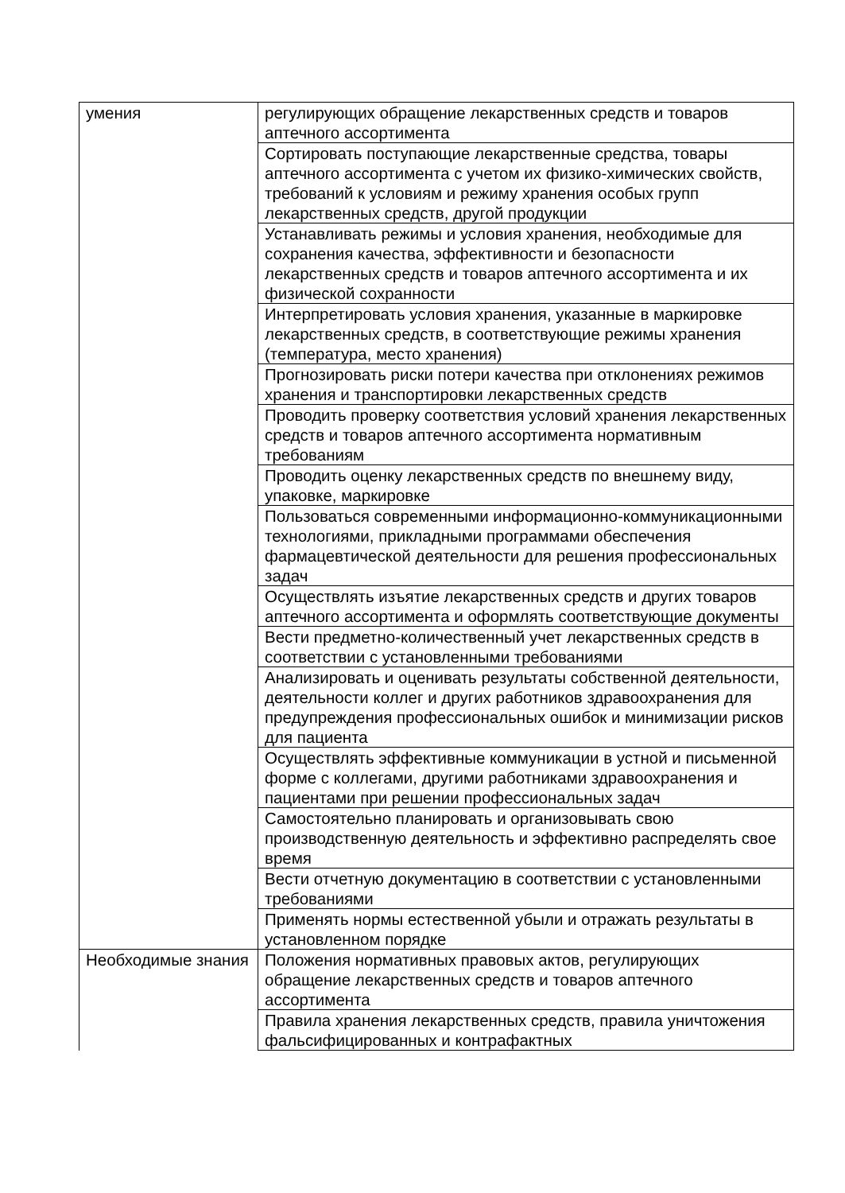| умения | регулирующих обращение лекарственных средств и товаров аптечного ассортимента |
| | Сортировать поступающие лекарственные средства, товары аптечного ассортимента с учетом их физико-химических свойств, требований к условиям и режиму хранения особых групп лекарственных средств, другой продукции |
| | Устанавливать режимы и условия хранения, необходимые для сохранения качества, эффективности и безопасности лекарственных средств и товаров аптечного ассортимента и их физической сохранности |
| | Интерпретировать условия хранения, указанные в маркировке лекарственных средств, в соответствующие режимы хранения (температура, место хранения) |
| | Прогнозировать риски потери качества при отклонениях режимов хранения и транспортировки лекарственных средств |
| | Проводить проверку соответствия условий хранения лекарственных средств и товаров аптечного ассортимента нормативным требованиям |
| | Проводить оценку лекарственных средств по внешнему виду, упаковке, маркировке |
| | Пользоваться современными информационно-коммуникационными технологиями, прикладными программами обеспечения фармацевтической деятельности для решения профессиональных задач |
| | Осуществлять изъятие лекарственных средств и других товаров аптечного ассортимента и оформлять соответствующие документы |
| | Вести предметно-количественный учет лекарственных средств в соответствии с установленными требованиями |
| | Анализировать и оценивать результаты собственной деятельности, деятельности коллег и других работников здравоохранения для предупреждения профессиональных ошибок и минимизации рисков для пациента |
| | Осуществлять эффективные коммуникации в устной и письменной форме с коллегами, другими работниками здравоохранения и пациентами при решении профессиональных задач |
| | Самостоятельно планировать и организовывать свою производственную деятельность и эффективно распределять свое время |
| | Вести отчетную документацию в соответствии с установленными требованиями |
| | Применять нормы естественной убыли и отражать результаты в установленном порядке |
| Необходимые знания | Положения нормативных правовых актов, регулирующих обращение лекарственных средств и товаров аптечного ассортимента |
| | Правила хранения лекарственных средств, правила уничтожения фальсифицированных и контрафактных |